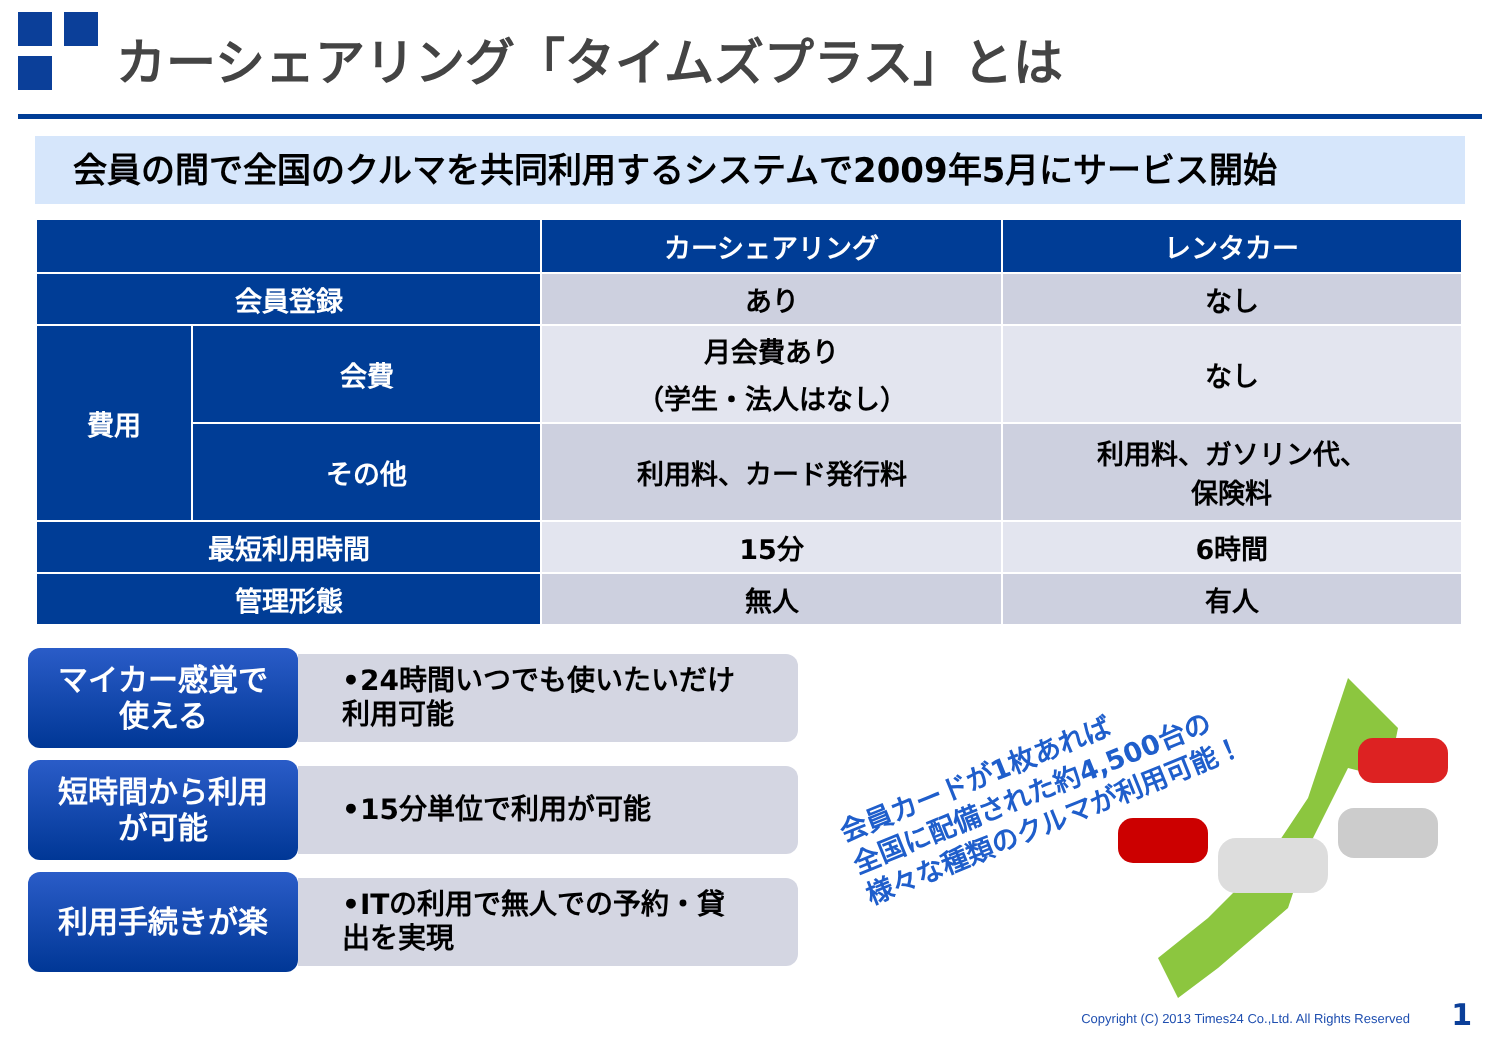カーシェアリング「タイムズプラス」とは
会員の間で全国のクルマを共同利用するシステムで2009年5月にサービス開始
| | | カーシェアリング | レンタカー |
| --- | --- | --- | --- |
| 会員登録 | | あり | なし |
| 費用 | 会費 | 月会費あり （学生・法人はなし） | なし |
| | その他 | 利用料、カード発行料 | 利用料、ガソリン代、 保険料 |
| 最短利用時間 | | 15分 | 6時間 |
| 管理形態 | | 無人 | 有人 |
マイカー感覚で
使える
•24時間いつでも使いたいだけ
利用可能
短時間から利用
が可能
•15分単位で利用が可能
利用手続きが楽
•ITの利用で無人での予約・貸
出を実現
会員カードが1枚あれば
全国に配備された約4,500台の
様々な種類のクルマが利用可能！
Copyright (C) 2013 Times24 Co.,Ltd. All Rights Reserved
1